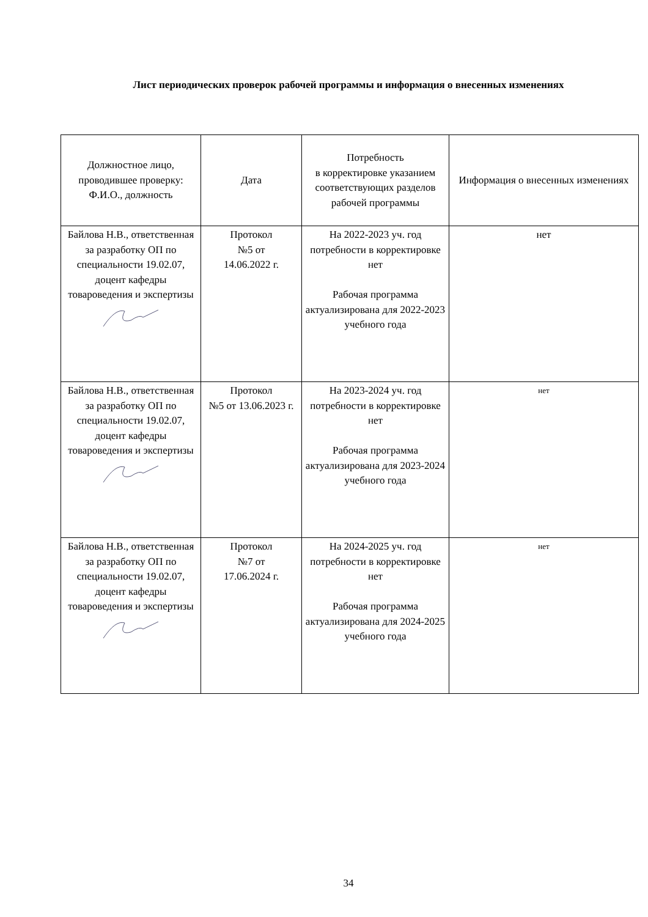Лист периодических проверок рабочей программы и информация о внесенных изменениях
| Должностное лицо, проводившее проверку: Ф.И.О., должность | Дата | Потребность в корректировке указанием соответствующих разделов рабочей программы | Информация о внесенных изменениях |
| --- | --- | --- | --- |
| Байлова Н.В., ответственная за разработку ОП по специальности 19.02.07, доцент кафедры товароведения и экспертизы | Протокол №5 от 14.06.2022 г. | На 2022-2023 уч. год потребности в корректировке нет Рабочая программа актуализирована для 2022-2023 учебного года | нет |
| Байлова Н.В., ответственная за разработку ОП по специальности 19.02.07, доцент кафедры товароведения и экспертизы | Протокол №5 от 13.06.2023 г. | На 2023-2024 уч. год потребности в корректировке нет Рабочая программа актуализирована для 2023-2024 учебного года | нет |
| Байлова Н.В., ответственная за разработку ОП по специальности 19.02.07, доцент кафедры товароведения и экспертизы | Протокол №7 от 17.06.2024 г. | На 2024-2025 уч. год потребности в корректировке нет Рабочая программа актуализирована для 2024-2025 учебного года | нет |
34